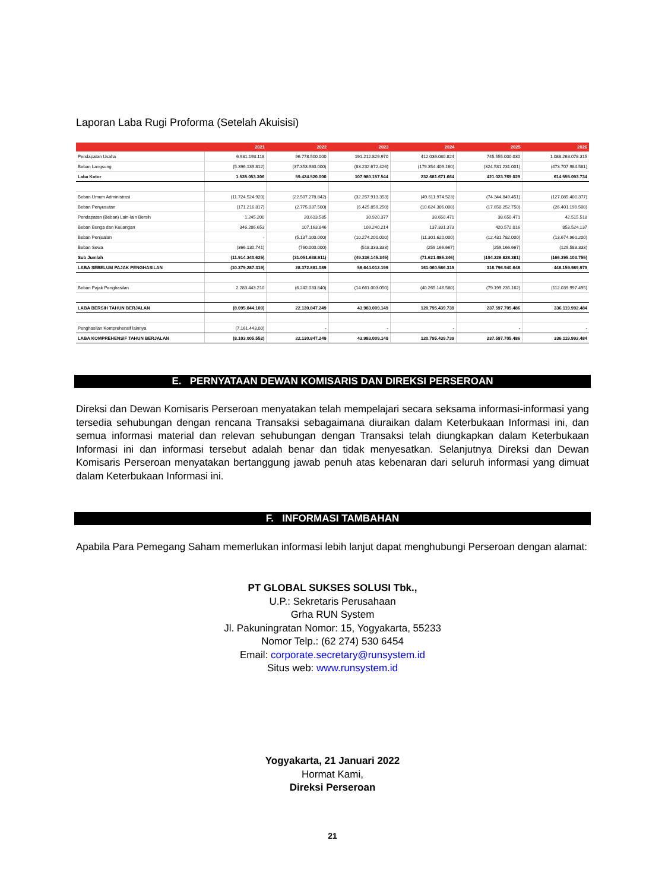Laporan Laba Rugi Proforma (Setelah Akuisisi)
| | 2021 | 2022 | 2023 | 2024 | 2025 | 2026 |
| --- | --- | --- | --- | --- | --- | --- |
| Pendapatan Usaha | 6.931.193.118 | 96.778.500.000 | 191.212.829.970 | 412.036.080.824 | 745.555.000.030 | 1.088.263.078.315 |
| Beban Langsung | (5.396.139.812) | (37.353.980.000) | (83.232.672.426) | (179.354.409.160) | (324.531.231.001) | (473.707.984.581) |
| Laba Kotor | 1.535.053.306 | 59.424.520.000 | 107.980.157.544 | 232.681.671.664 | 421.023.769.029 | 614.555.093.734 |
| Beban Umum Administrasi | (11.724.524.920) | (22.507.278.842) | (32.257.913.353) | (49.611.974.523) | (74.344.849.451) | (127.085.400.377) |
| Beban Penyusutan | (171.216.817) | (2.775.037.500) | (6.425.859.250) | (10.624.306.000) | (17.650.252.750) | (26.401.199.500) |
| Pendapatan (Beban) Lain-lain Bersih | 1.245.200 | 20.613.585 | 30.920.377 | 38.650.471 | 38.650.471 | 42.515.518 |
| Beban Bunga dan Keuangan | 346.286.653 | 107.163.846 | 109.240.214 | 137.331.373 | 420.572.016 | 853.524.137 |
| Beban Penjualan | - | (5.137.100.000) | (10.274.200.000) | (11.301.620.000) | (12.431.782.000) | (13.674.960.200) |
| Beban Sewa | (366.130.741) | (760.000.000) | (518.333.333) | (259.166.667) | (259.166.667) | (129.583.333) |
| Sub Jumlah | (11.914.340.625) | (31.051.638.911) | (49.336.145.345) | (71.621.085.346) | (104.226.828.381) | (166.395.103.755) |
| LABA SEBELUM PAJAK PENGHASILAN | (10.379.287.319) | 28.372.881.089 | 58.644.012.199 | 161.060.586.319 | 316.796.940.648 | 448.159.989.979 |
| Beban Pajak Penghasilan | 2.283.443.210 | (6.242.033.840) | (14.661.003.050) | (40.265.146.580) | (79.199.235.162) | (112.039.997.495) |
| LABA BERSIH TAHUN BERJALAN | (8.095.844.109) | 22.130.847.249 | 43.983.009.149 | 120.795.439.739 | 237.597.705.486 | 336.119.992.484 |
| Penghasilan Komprehensif lainnya | (7.161.443,00) | - | - | - | - | - |
| LABA KOMPREHENSIF TAHUN BERJALAN | (8.103.005.552) | 22.130.847.249 | 43.983.009.149 | 120.795.439.739 | 237.597.705.486 | 336.119.992.484 |
E. PERNYATAAN DEWAN KOMISARIS DAN DIREKSI PERSEROAN
Direksi dan Dewan Komisaris Perseroan menyatakan telah mempelajari secara seksama informasi-informasi yang tersedia sehubungan dengan rencana Transaksi sebagaimana diuraikan dalam Keterbukaan Informasi ini, dan semua informasi material dan relevan sehubungan dengan Transaksi telah diungkapkan dalam Keterbukaan Informasi ini dan informasi tersebut adalah benar dan tidak menyesatkan. Selanjutnya Direksi dan Dewan Komisaris Perseroan menyatakan bertanggung jawab penuh atas kebenaran dari seluruh informasi yang dimuat dalam Keterbukaan Informasi ini.
F. INFORMASI TAMBAHAN
Apabila Para Pemegang Saham memerlukan informasi lebih lanjut dapat menghubungi Perseroan dengan alamat:
PT GLOBAL SUKSES SOLUSI Tbk.,
U.P.: Sekretaris Perusahaan
Grha RUN System
Jl. Pakuningratan Nomor: 15, Yogyakarta, 55233
Nomor Telp.: (62 274) 530 6454
Email: corporate.secretary@runsystem.id
Situs web: www.runsystem.id
Yogyakarta, 21 Januari 2022
Hormat Kami,
Direksi Perseroan
21